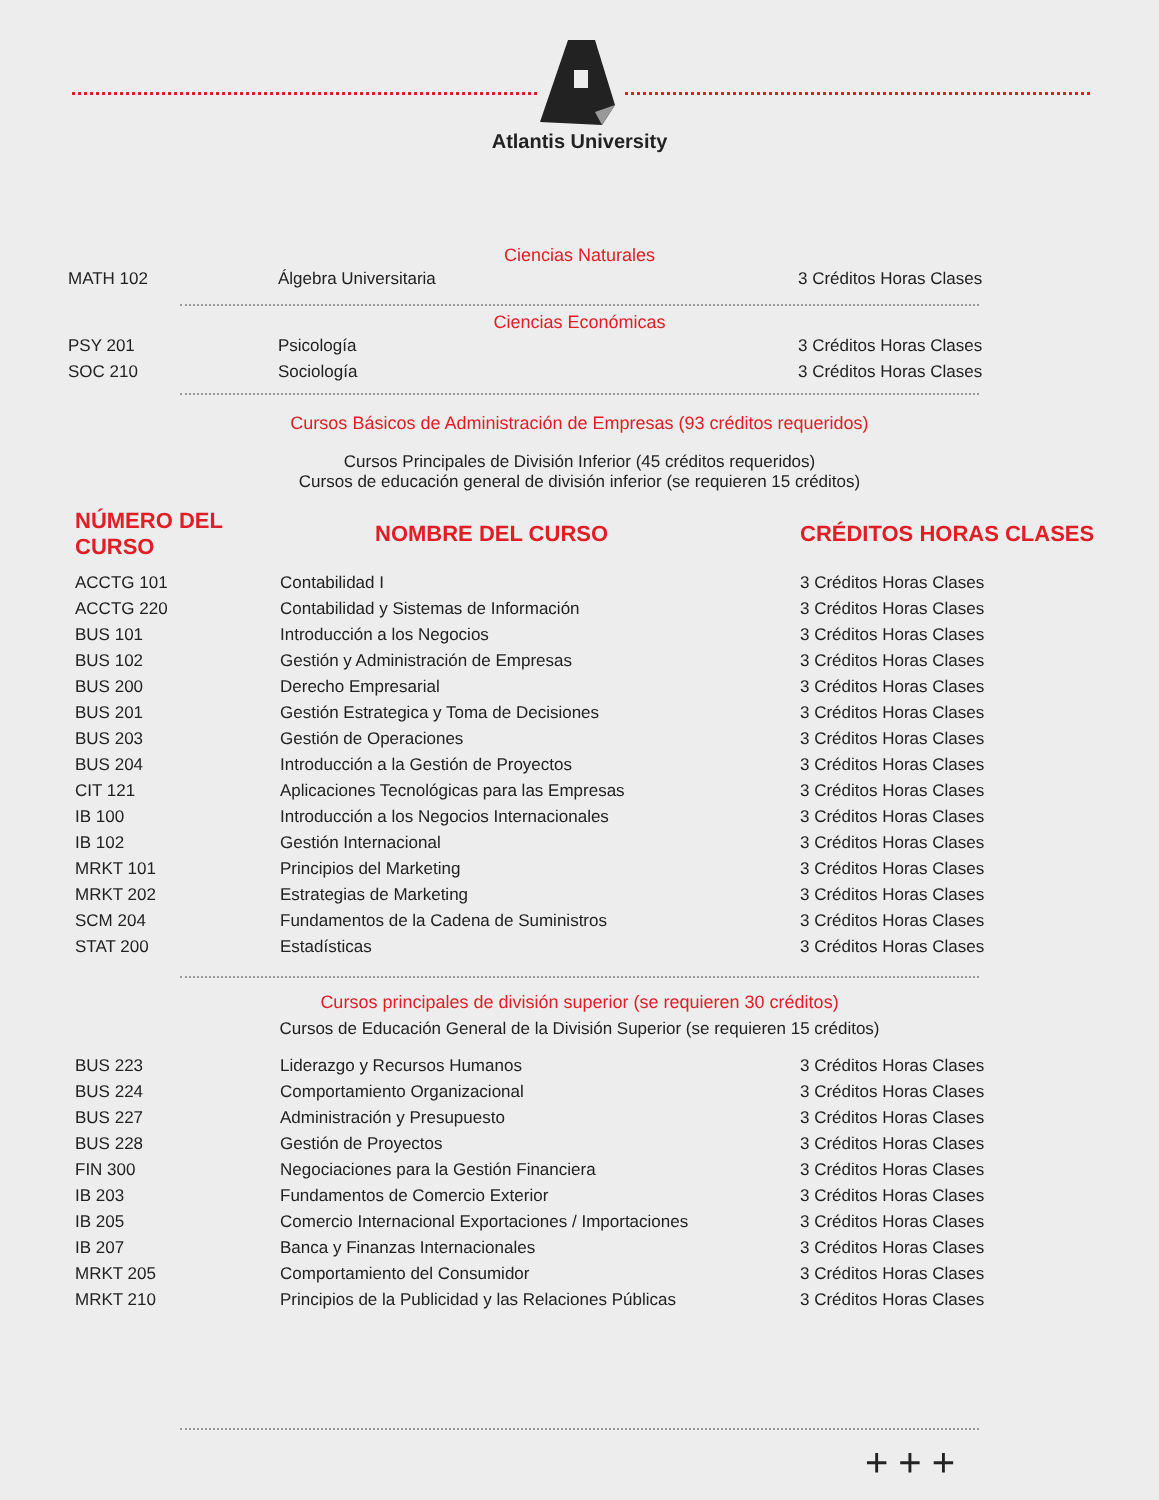Atlantis University
Ciencias Naturales
| MATH 102 | Álgebra Universitaria | 3 Créditos Horas Clases |
Ciencias Económicas
| PSY 201 | Psicología | 3 Créditos Horas Clases |
| SOC 210 | Sociología | 3 Créditos Horas Clases |
Cursos Básicos de Administración de Empresas (93 créditos requeridos)
Cursos Principales de División Inferior (45 créditos requeridos)
Cursos de educación general de división inferior (se requieren 15 créditos)
| NÚMERO DEL CURSO | NOMBRE DEL CURSO | CRÉDITOS HORAS CLASES |
| --- | --- | --- |
| ACCTG 101 | Contabilidad I | 3 Créditos Horas Clases |
| ACCTG 220 | Contabilidad y Sistemas de Información | 3 Créditos Horas Clases |
| BUS 101 | Introducción a los Negocios | 3 Créditos Horas Clases |
| BUS 102 | Gestión y Administración de Empresas | 3 Créditos Horas Clases |
| BUS 200 | Derecho Empresarial | 3 Créditos Horas Clases |
| BUS 201 | Gestión Estrategica y Toma de Decisiones | 3 Créditos Horas Clases |
| BUS 203 | Gestión de Operaciones | 3 Créditos Horas Clases |
| BUS 204 | Introducción a la Gestión de Proyectos | 3 Créditos Horas Clases |
| CIT 121 | Aplicaciones Tecnológicas para las Empresas | 3 Créditos Horas Clases |
| IB 100 | Introducción a los Negocios Internacionales | 3 Créditos Horas Clases |
| IB 102 | Gestión Internacional | 3 Créditos Horas Clases |
| MRKT 101 | Principios del Marketing | 3 Créditos Horas Clases |
| MRKT 202 | Estrategias de Marketing | 3 Créditos Horas Clases |
| SCM 204 | Fundamentos de la Cadena de Suministros | 3 Créditos Horas Clases |
| STAT 200 | Estadísticas | 3 Créditos Horas Clases |
Cursos principales de división superior (se requieren 30 créditos)
Cursos de Educación General de la División Superior (se requieren 15 créditos)
| BUS 223 | Liderazgo y Recursos Humanos | 3 Créditos Horas Clases |
| BUS 224 | Comportamiento Organizacional | 3 Créditos Horas Clases |
| BUS 227 | Administración y Presupuesto | 3 Créditos Horas Clases |
| BUS 228 | Gestión de Proyectos | 3 Créditos Horas Clases |
| FIN 300 | Negociaciones para la Gestión Financiera | 3 Créditos Horas Clases |
| IB 203 | Fundamentos de Comercio Exterior | 3 Créditos Horas Clases |
| IB 205 | Comercio Internacional Exportaciones / Importaciones | 3 Créditos Horas Clases |
| IB 207 | Banca y Finanzas Internacionales | 3 Créditos Horas Clases |
| MRKT 205 | Comportamiento del Consumidor | 3 Créditos Horas Clases |
| MRKT 210 | Principios de la Publicidad y las Relaciones Públicas | 3 Créditos Horas Clases |
+++